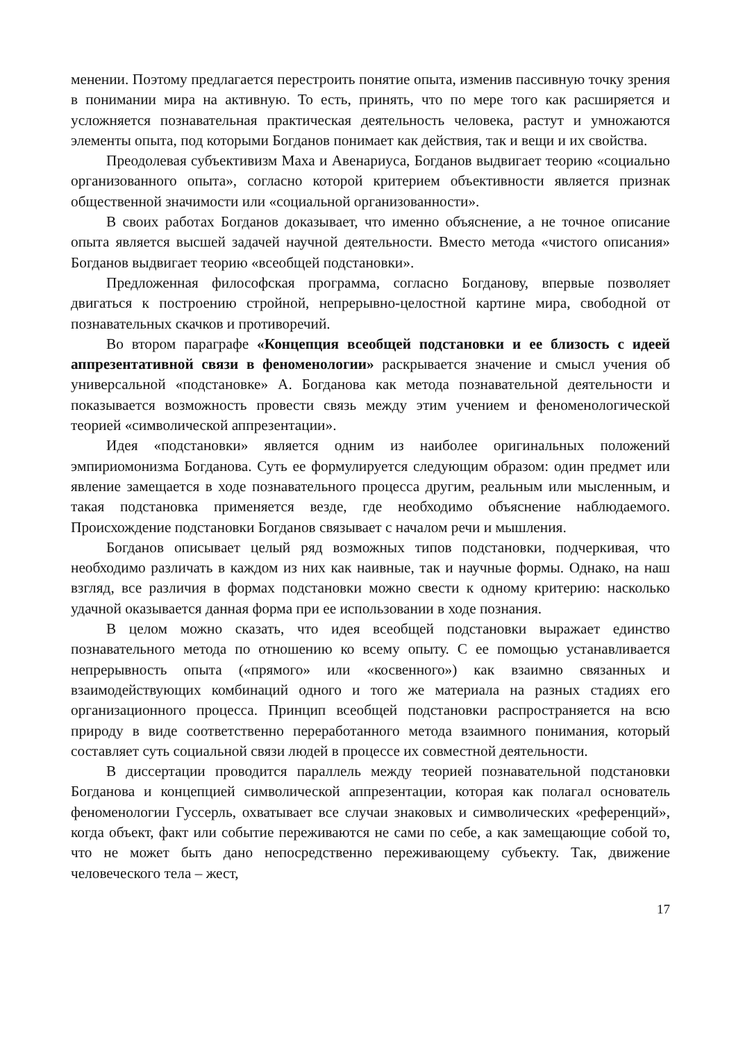менении. Поэтому предлагается перестроить понятие опыта, изменив пассивную точку зрения в понимании мира на активную. То есть, принять, что по мере того как расширяется и усложняется познавательная практическая деятельность человека, растут и умножаются элементы опыта, под которыми Богданов понимает как действия, так и вещи и их свойства.
Преодолевая субъективизм Маха и Авенариуса, Богданов выдвигает теорию «социально организованного опыта», согласно которой критерием объективности является признак общественной значимости или «социальной организованности».
В своих работах Богданов доказывает, что именно объяснение, а не точное описание опыта является высшей задачей научной деятельности. Вместо метода «чистого описания» Богданов выдвигает теорию «всеобщей подстановки».
Предложенная философская программа, согласно Богданову, впервые позволяет двигаться к построению стройной, непрерывно-целостной картине мира, свободной от познавательных скачков и противоречий.
Во втором параграфе «Концепция всеобщей подстановки и ее близость с идеей аппрезентативной связи в феноменологии» раскрывается значение и смысл учения об универсальной «подстановке» А. Богданова как метода познавательной деятельности и показывается возможность провести связь между этим учением и феноменологической теорией «символической аппрезентации».
Идея «подстановки» является одним из наиболее оригинальных положений эмпириомонизма Богданова. Суть ее формулируется следующим образом: один предмет или явление замещается в ходе познавательного процесса другим, реальным или мысленным, и такая подстановка применяется везде, где необходимо объяснение наблюдаемого. Происхождение подстановки Богданов связывает с началом речи и мышления.
Богданов описывает целый ряд возможных типов подстановки, подчеркивая, что необходимо различать в каждом из них как наивные, так и научные формы. Однако, на наш взгляд, все различия в формах подстановки можно свести к одному критерию: насколько удачной оказывается данная форма при ее использовании в ходе познания.
В целом можно сказать, что идея всеобщей подстановки выражает единство познавательного метода по отношению ко всему опыту. С ее помощью устанавливается непрерывность опыта («прямого» или «косвенного») как взаимно связанных и взаимодействующих комбинаций одного и того же материала на разных стадиях его организационного процесса. Принцип всеобщей подстановки распространяется на всю природу в виде соответственно переработанного метода взаимного понимания, который составляет суть социальной связи людей в процессе их совместной деятельности.
В диссертации проводится параллель между теорией познавательной подстановки Богданова и концепцией символической аппрезентации, которая как полагал основатель феноменологии Гуссерль, охватывает все случаи знаковых и символических «референций», когда объект, факт или событие переживаются не сами по себе, а как замещающие собой то, что не может быть дано непосредственно переживающему субъекту. Так, движение человеческого тела – жест,
17